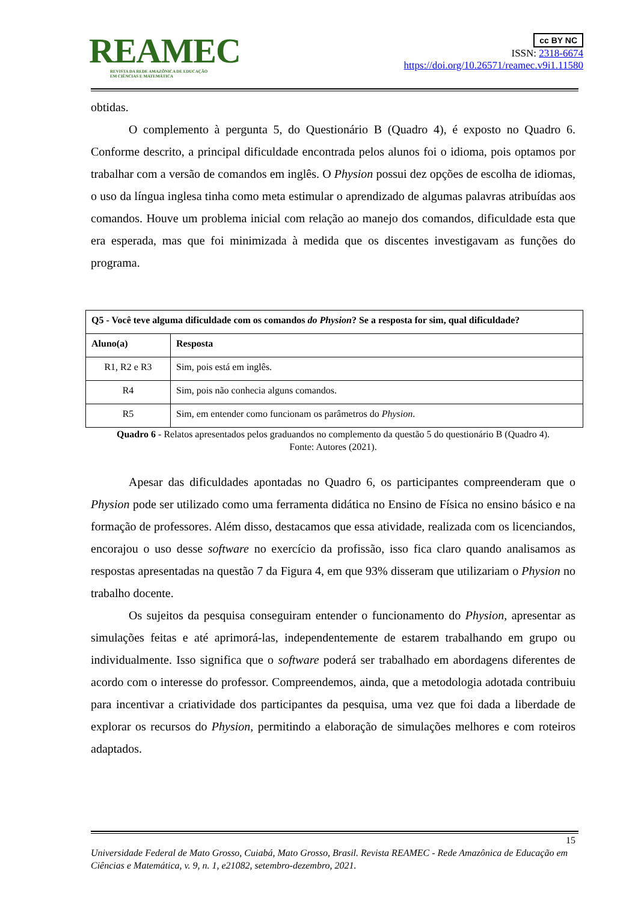REAMEC
REVISTA DA REDE AMAZÔNICA DE EDUCAÇÃO
EM CIÊNCIAS E MATEMÁTICA
cc BY NC
ISSN: 2318-6674
https://doi.org/10.26571/reamec.v9i1.11580
obtidas.
O complemento à pergunta 5, do Questionário B (Quadro 4), é exposto no Quadro 6. Conforme descrito, a principal dificuldade encontrada pelos alunos foi o idioma, pois optamos por trabalhar com a versão de comandos em inglês. O Physion possui dez opções de escolha de idiomas, o uso da língua inglesa tinha como meta estimular o aprendizado de algumas palavras atribuídas aos comandos. Houve um problema inicial com relação ao manejo dos comandos, dificuldade esta que era esperada, mas que foi minimizada à medida que os discentes investigavam as funções do programa.
| Q5 - Você teve alguma dificuldade com os comandos do Physion ? Se a resposta for sim, qual dificuldade? | |
| --- | --- |
| Aluno(a) | Resposta |
| R1, R2 e R3 | Sim, pois está em inglês. |
| R4 | Sim, pois não conhecia alguns comandos. |
| R5 | Sim, em entender como funcionam os parâmetros do Physion . |
Quadro 6 - Relatos apresentados pelos graduandos no complemento da questão 5 do questionário B (Quadro 4).
Fonte: Autores (2021).
Apesar das dificuldades apontadas no Quadro 6, os participantes compreenderam que o Physion pode ser utilizado como uma ferramenta didática no Ensino de Física no ensino básico e na formação de professores. Além disso, destacamos que essa atividade, realizada com os licenciandos, encorajou o uso desse software no exercício da profissão, isso fica claro quando analisamos as respostas apresentadas na questão 7 da Figura 4, em que 93% disseram que utilizariam o Physion no trabalho docente.
Os sujeitos da pesquisa conseguiram entender o funcionamento do Physion, apresentar as simulações feitas e até aprimorá-las, independentemente de estarem trabalhando em grupo ou individualmente. Isso significa que o software poderá ser trabalhado em abordagens diferentes de acordo com o interesse do professor. Compreendemos, ainda, que a metodologia adotada contribuiu para incentivar a criatividade dos participantes da pesquisa, uma vez que foi dada a liberdade de explorar os recursos do Physion, permitindo a elaboração de simulações melhores e com roteiros adaptados.
15
Universidade Federal de Mato Grosso, Cuiabá, Mato Grosso, Brasil. Revista REAMEC - Rede Amazônica de Educação em Ciências e Matemática, v. 9, n. 1, e21082, setembro-dezembro, 2021.